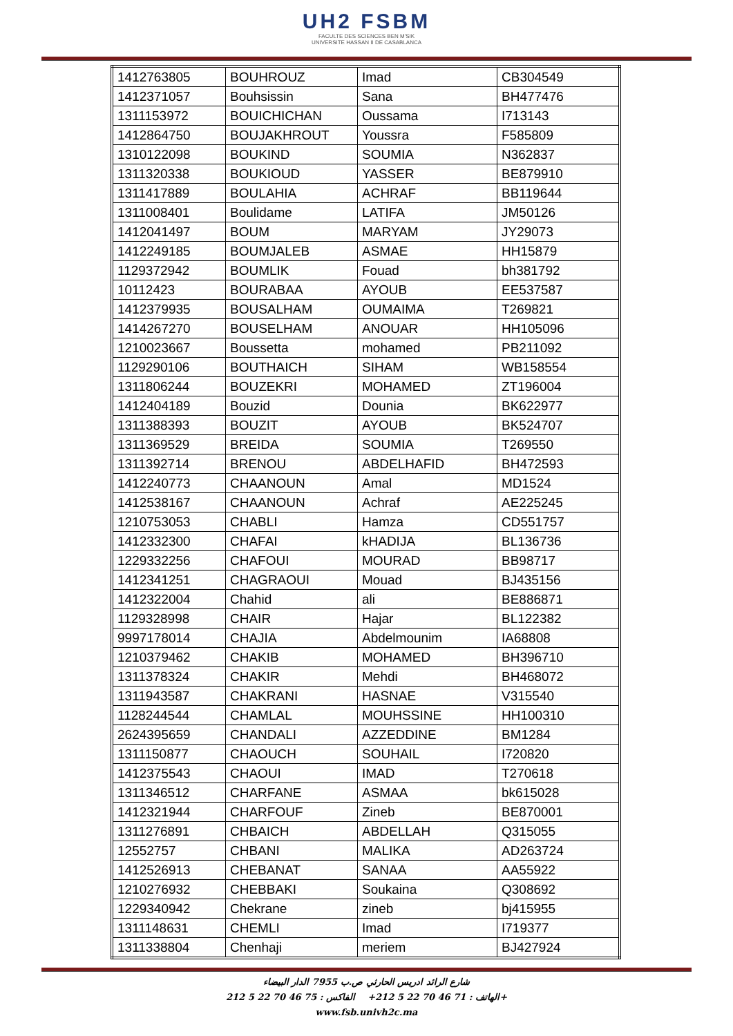UH2 FSBM
FACULTE DES SCIENCES BEN M'SIK
UNIVERSITE HASSAN II DE CASABLANCA
| 1412763805 | BOUHROUZ | Imad | CB304549 |
| 1412371057 | Bouhsissin | Sana | BH477476 |
| 1311153972 | BOUICHICHAN | Oussama | I713143 |
| 1412864750 | BOUJAKHROUT | Youssra | F585809 |
| 1310122098 | BOUKIND | SOUMIA | N362837 |
| 1311320338 | BOUKIOUD | YASSER | BE879910 |
| 1311417889 | BOULAHIA | ACHRAF | BB119644 |
| 1311008401 | Boulidame | LATIFA | JM50126 |
| 1412041497 | BOUM | MARYAM | JY29073 |
| 1412249185 | BOUMJALEB | ASMAE | HH15879 |
| 1129372942 | BOUMLIK | Fouad | bh381792 |
| 10112423 | BOURABAA | AYOUB | EE537587 |
| 1412379935 | BOUSALHAM | OUMAIMA | T269821 |
| 1414267270 | BOUSELHAM | ANOUAR | HH105096 |
| 1210023667 | Boussetta | mohamed | PB211092 |
| 1129290106 | BOUTHAICH | SIHAM | WB158554 |
| 1311806244 | BOUZEKRI | MOHAMED | ZT196004 |
| 1412404189 | Bouzid | Dounia | BK622977 |
| 1311388393 | BOUZIT | AYOUB | BK524707 |
| 1311369529 | BREIDA | SOUMIA | T269550 |
| 1311392714 | BRENOU | ABDELHAFID | BH472593 |
| 1412240773 | CHAANOUN | Amal | MD1524 |
| 1412538167 | CHAANOUN | Achraf | AE225245 |
| 1210753053 | CHABLI | Hamza | CD551757 |
| 1412332300 | CHAFAI | kHADIJA | BL136736 |
| 1229332256 | CHAFOUI | MOURAD | BB98717 |
| 1412341251 | CHAGRAOUI | Mouad | BJ435156 |
| 1412322004 | Chahid | ali | BE886871 |
| 1129328998 | CHAIR | Hajar | BL122382 |
| 9997178014 | CHAJIA | Abdelmounim | IA68808 |
| 1210379462 | CHAKIB | MOHAMED | BH396710 |
| 1311378324 | CHAKIR | Mehdi | BH468072 |
| 1311943587 | CHAKRANI | HASNAE | V315540 |
| 1128244544 | CHAMLAL | MOUHSSINE | HH100310 |
| 2624395659 | CHANDALI | AZZEDDINE | BM1284 |
| 1311150877 | CHAOUCH | SOUHAIL | I720820 |
| 1412375543 | CHAOUI | IMAD | T270618 |
| 1311346512 | CHARFANE | ASMAA | bk615028 |
| 1412321944 | CHARFOUF | Zineb | BE870001 |
| 1311276891 | CHBAICH | ABDELLAH | Q315055 |
| 12552757 | CHBANI | MALIKA | AD263724 |
| 1412526913 | CHEBANAT | SANAA | AA55922 |
| 1210276932 | CHEBBAKI | Soukaina | Q308692 |
| 1229340942 | Chekrane | zineb | bj415955 |
| 1311148631 | CHEMLI | Imad | I719377 |
| 1311338804 | Chenhaji | meriem | BJ427924 |
شارع الرائد ادريس الحارثي ص.ب 7955 الدار البيضاء
الهاتف : 71 46 70 22 5 212+ الفاكس : 75 46 70 22 5 212+
www.fsb.univh2c.ma